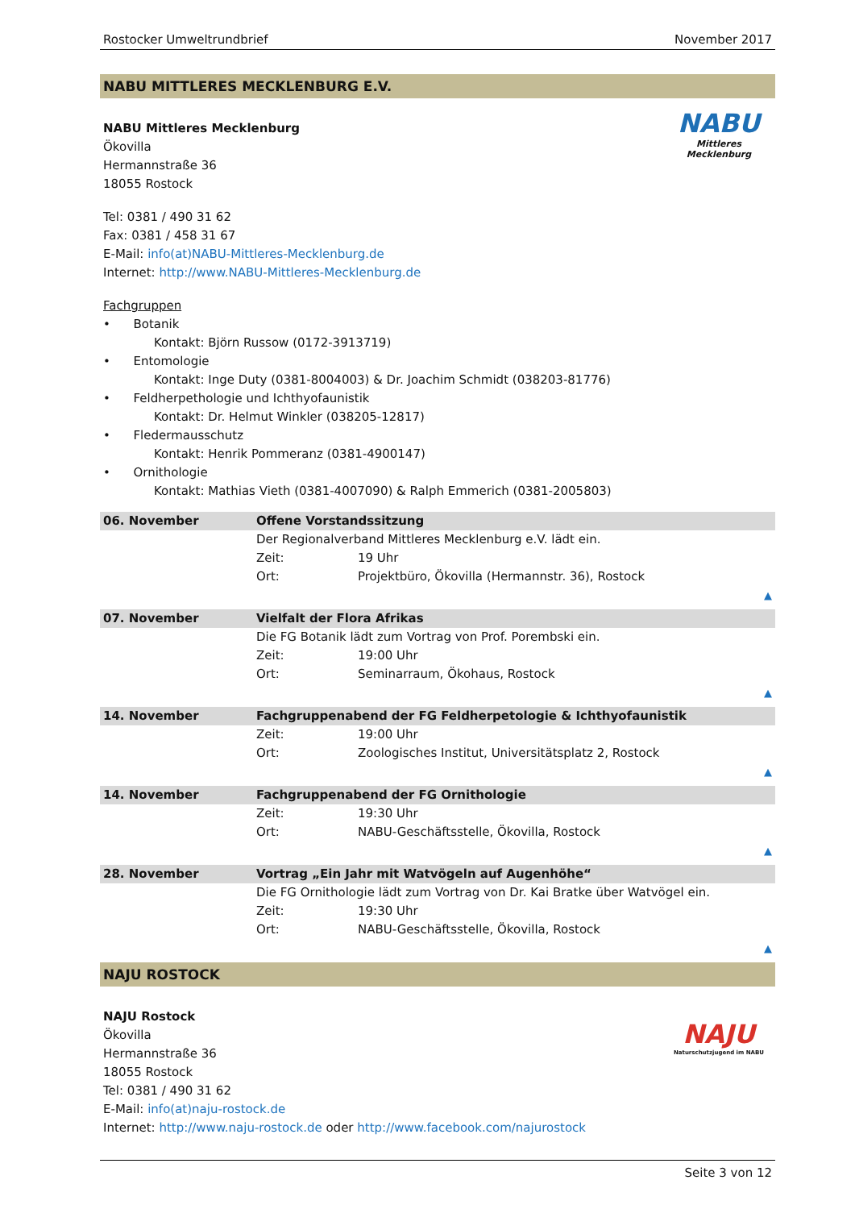Rostocker Umweltrundbrief November 2017
NABU MITTLERES MECKLENBURG E.V.
NABU
Mittleres Mecklenburg
NABU Mittleres Mecklenburg
Ökovilla
Hermannstraße 36
18055 Rostock
Tel: 0381 / 490 31 62
Fax: 0381 / 458 31 67
E-Mail: info(at)NABU-Mittleres-Mecklenburg.de
Internet: http://www.NABU-Mittleres-Mecklenburg.de
Fachgruppen
• Botanik
Kontakt: Björn Russow (0172-3913719)
• Entomologie
Kontakt: Inge Duty (0381-8004003) & Dr. Joachim Schmidt (038203-81776)
• Feldherpethologie und Ichthyofaunistik
Kontakt: Dr. Helmut Winkler (038205-12817)
• Fledermausschutz
Kontakt: Henrik Pommeranz (0381-4900147)
• Ornithologie
Kontakt: Mathias Vieth (0381-4007090) & Ralph Emmerich (0381-2005803)
| 06. November | Offene Vorstandssitzung | |
| | Der Regionalverband Mittleres Mecklenburg e.V. lädt ein. | |
| | Zeit: | 19 Uhr |
| | Ort: | Projektbüro, Ökovilla (Hermannstr. 36), Rostock |
| ▲ | | |
| 07. November | Vielfalt der Flora Afrikas | |
| | Die FG Botanik lädt zum Vortrag von Prof. Porembski ein. | |
| | Zeit: | 19:00 Uhr |
| | Ort: | Seminarraum, Ökohaus, Rostock |
| ▲ | | |
| 14. November | Fachgruppenabend der FG Feldherpetologie & Ichthyofaunistik | |
| | Zeit: | 19:00 Uhr |
| | Ort: | Zoologisches Institut, Universitätsplatz 2, Rostock |
| ▲ | | |
| 14. November | Fachgruppenabend der FG Ornithologie | |
| | Zeit: | 19:30 Uhr |
| | Ort: | NABU-Geschäftsstelle, Ökovilla, Rostock |
| ▲ | | |
| 28. November | Vortrag „Ein Jahr mit Watvögeln auf Augenhöhe“ | |
| | Die FG Ornithologie lädt zum Vortrag von Dr. Kai Bratke über Watvögel ein. | |
| | Zeit: | 19:30 Uhr |
| | Ort: | NABU-Geschäftsstelle, Ökovilla, Rostock |
| ▲ | | |
NAJU ROSTOCK
NAJU
Naturschutzjugend im NABU
NAJU Rostock
Ökovilla
Hermannstraße 36
18055 Rostock
Tel: 0381 / 490 31 62
E-Mail: info(at)naju-rostock.de
Internet: http://www.naju-rostock.de oder http://www.facebook.com/najurostock
Seite 3 von 12